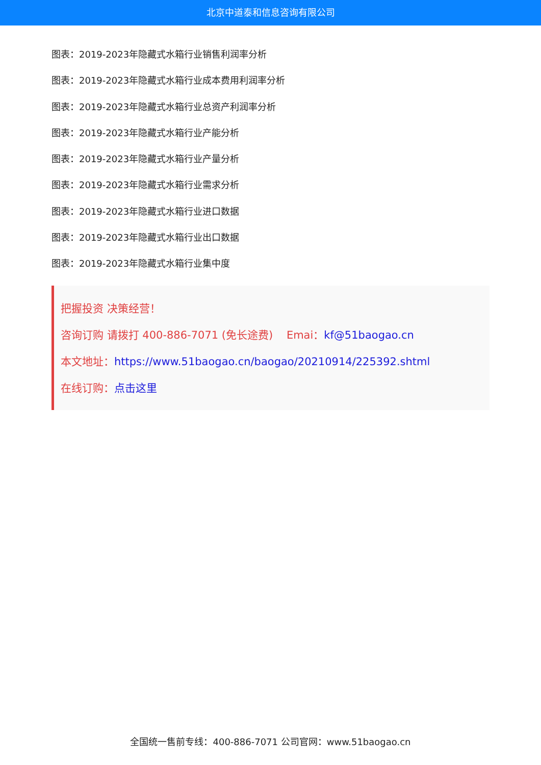北京中道泰和信息咨询有限公司
图表：2019-2023年隐藏式水箱行业销售利润率分析
图表：2019-2023年隐藏式水箱行业成本费用利润率分析
图表：2019-2023年隐藏式水箱行业总资产利润率分析
图表：2019-2023年隐藏式水箱行业产能分析
图表：2019-2023年隐藏式水箱行业产量分析
图表：2019-2023年隐藏式水箱行业需求分析
图表：2019-2023年隐藏式水箱行业进口数据
图表：2019-2023年隐藏式水箱行业出口数据
图表：2019-2023年隐藏式水箱行业集中度
把握投资 决策经营！
咨询订购 请拨打 400-886-7071 (免长途费) Emai：kf@51baogao.cn
本文地址：https://www.51baogao.cn/baogao/20210914/225392.shtml
在线订购：点击这里
全国统一售前专线：400-886-7071 公司官网：www.51baogao.cn